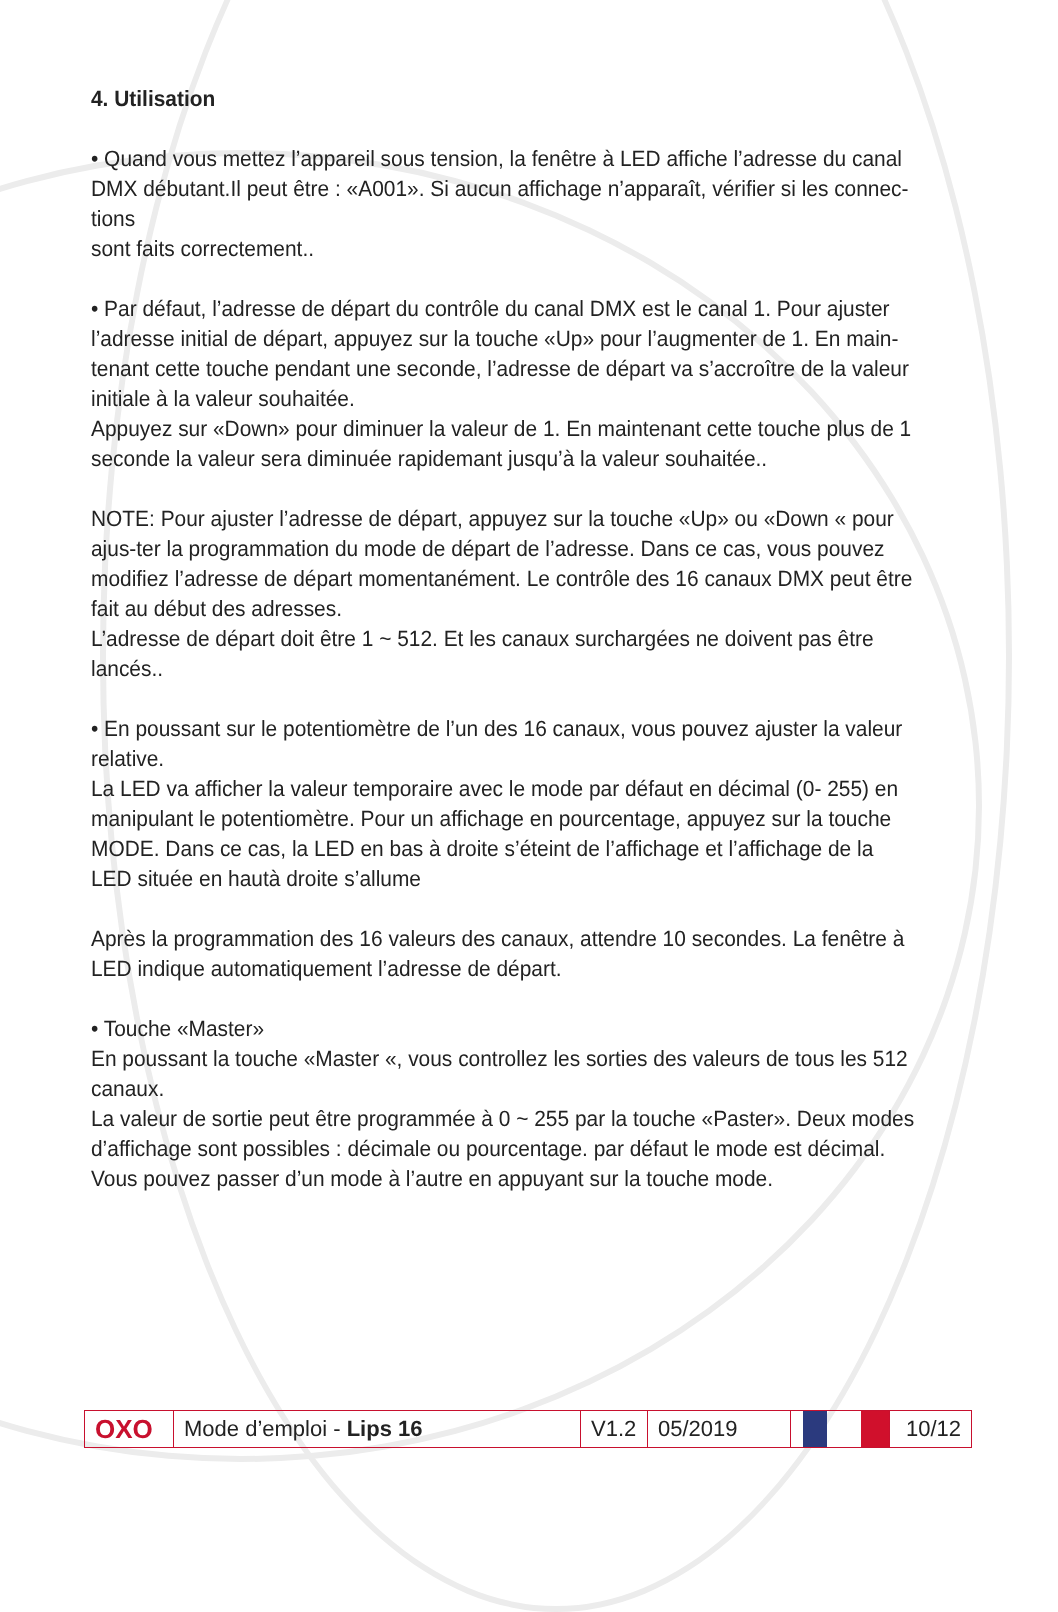4. Utilisation
• Quand vous mettez l’appareil sous tension, la fenêtre à LED affiche l’adresse du canal DMX débutant.Il peut être : «A001». Si aucun affichage n’apparaît, vérifier si les connec-tions
sont faits correctement..
• Par défaut, l’adresse de départ du contrôle du canal DMX est le canal 1. Pour ajuster l’adresse initial de départ, appuyez sur la touche «Up» pour l’augmenter de 1. En main-tenant cette touche pendant une seconde, l’adresse de départ va s’accroître de la valeur initiale à la valeur souhaitée.
Appuyez sur «Down» pour diminuer la valeur de 1. En maintenant cette touche plus de 1 seconde la valeur sera diminuée rapidemant jusqu’à la valeur souhaitée..
NOTE: Pour ajuster l’adresse de départ, appuyez sur la touche «Up» ou «Down « pour ajus-ter la programmation du mode de départ de l’adresse. Dans ce cas, vous pouvez modifiez l’adresse de départ momentanément. Le contrôle des 16 canaux DMX peut être fait au début des adresses.
L’adresse de départ doit être 1 ~ 512. Et les canaux surchargées ne doivent pas être lancés..
• En poussant sur le potentiomètre de l’un des 16 canaux, vous pouvez ajuster la valeur relative.
La LED va afficher la valeur temporaire avec le mode par défaut en décimal (0- 255) en manipulant le potentiomètre. Pour un affichage en pourcentage, appuyez sur la touche MODE. Dans ce cas, la LED en bas à droite s’éteint de l’affichage et l’affichage de la LED située en hautà droite s’allume
Après la programmation des 16 valeurs des canaux, attendre 10 secondes. La fenêtre à LED indique automatiquement l’adresse de départ.
• Touche «Master»
En poussant la touche «Master «, vous controllez les sorties des valeurs de tous les 512 canaux.
La valeur de sortie peut être programmée à 0 ~ 255 par la touche «Paster». Deux modes d’affichage sont possibles : décimale ou pourcentage. par défaut le mode est décimal. Vous pouvez passer d’un mode à l’autre en appuyant sur la touche mode.
OXO
Mode d’emploi - Lips 16
V1.2
05/2019 10/12